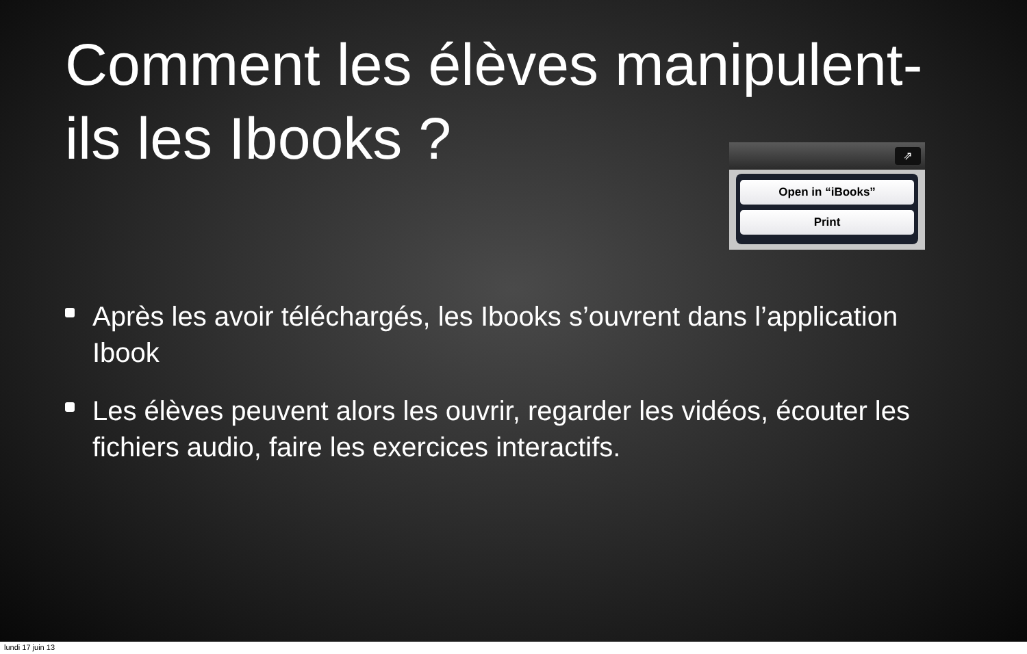Comment les élèves manipulent-ils les Ibooks ?
⇗
Open in “iBooks”
Print
Après les avoir téléchargés, les Ibooks s’ouvrent dans l’application Ibook
Les élèves peuvent alors les ouvrir, regarder les vidéos, écouter les fichiers audio, faire les exercices interactifs.
lundi 17 juin 13